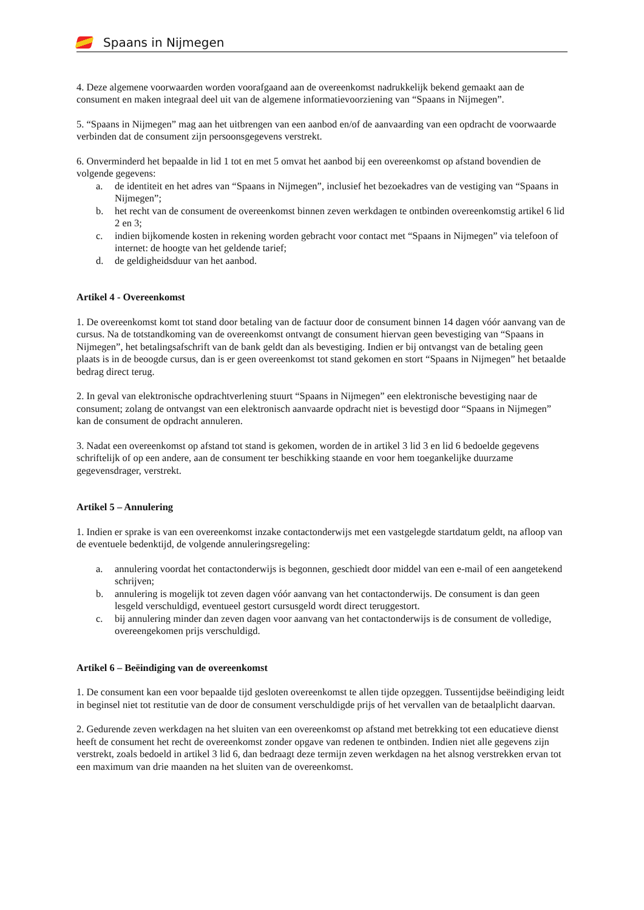Spaans in Nijmegen
4. Deze algemene voorwaarden worden voorafgaand aan de overeenkomst nadrukkelijk bekend gemaakt aan de consument en maken integraal deel uit van de algemene informatievoorziening van “Spaans in Nijmegen”.
5. “Spaans in Nijmegen” mag aan het uitbrengen van een aanbod en/of de aanvaarding van een opdracht de voorwaarde verbinden dat de consument zijn persoonsgegevens verstrekt.
6. Onverminderd het bepaalde in lid 1 tot en met 5 omvat het aanbod bij een overeenkomst op afstand bovendien de volgende gegevens:
a. de identiteit en het adres van “Spaans in Nijmegen”, inclusief het bezoekadres van de vestiging van “Spaans in Nijmegen”;
b. het recht van de consument de overeenkomst binnen zeven werkdagen te ontbinden overeenkomstig artikel 6 lid 2 en 3;
c. indien bijkomende kosten in rekening worden gebracht voor contact met “Spaans in Nijmegen” via telefoon of internet: de hoogte van het geldende tarief;
d. de geldigheidsduur van het aanbod.
Artikel 4 - Overeenkomst
1. De overeenkomst komt tot stand door betaling van de factuur door de consument binnen 14 dagen vóór aanvang van de cursus. Na de totstandkoming van de overeenkomst ontvangt de consument hiervan geen bevestiging van “Spaans in Nijmegen”, het betalingsafschrift van de bank geldt dan als bevestiging. Indien er bij ontvangst van de betaling geen plaats is in de beoogde cursus, dan is er geen overeenkomst tot stand gekomen en stort “Spaans in Nijmegen” het betaalde bedrag direct terug.
2. In geval van elektronische opdrachtverlening stuurt “Spaans in Nijmegen” een elektronische bevestiging naar de consument; zolang de ontvangst van een elektronisch aanvaarde opdracht niet is bevestigd door “Spaans in Nijmegen” kan de consument de opdracht annuleren.
3. Nadat een overeenkomst op afstand tot stand is gekomen, worden de in artikel 3 lid 3 en lid 6 bedoelde gegevens schriftelijk of op een andere, aan de consument ter beschikking staande en voor hem toegankelijke duurzame gegevensdrager, verstrekt.
Artikel 5 – Annulering
1. Indien er sprake is van een overeenkomst inzake contactonderwijs met een vastgelegde startdatum geldt, na afloop van de eventuele bedenktijd, de volgende annuleringsregeling:
a. annulering voordat het contactonderwijs is begonnen, geschiedt door middel van een e-mail of een aangetekend schrijven;
b. annulering is mogelijk tot zeven dagen vóór aanvang van het contactonderwijs. De consument is dan geen lesgeld verschuldigd, eventueel gestort cursusgeld wordt direct teruggestort.
c. bij annulering minder dan zeven dagen voor aanvang van het contactonderwijs is de consument de volledige, overeengekomen prijs verschuldigd.
Artikel 6 – Beëindiging van de overeenkomst
1. De consument kan een voor bepaalde tijd gesloten overeenkomst te allen tijde opzeggen. Tussentijdse beëindiging leidt in beginsel niet tot restitutie van de door de consument verschuldigde prijs of het vervallen van de betaalplicht daarvan.
2. Gedurende zeven werkdagen na het sluiten van een overeenkomst op afstand met betrekking tot een educatieve dienst heeft de consument het recht de overeenkomst zonder opgave van redenen te ontbinden. Indien niet alle gegevens zijn verstrekt, zoals bedoeld in artikel 3 lid 6, dan bedraagt deze termijn zeven werkdagen na het alsnog verstrekken ervan tot een maximum van drie maanden na het sluiten van de overeenkomst.